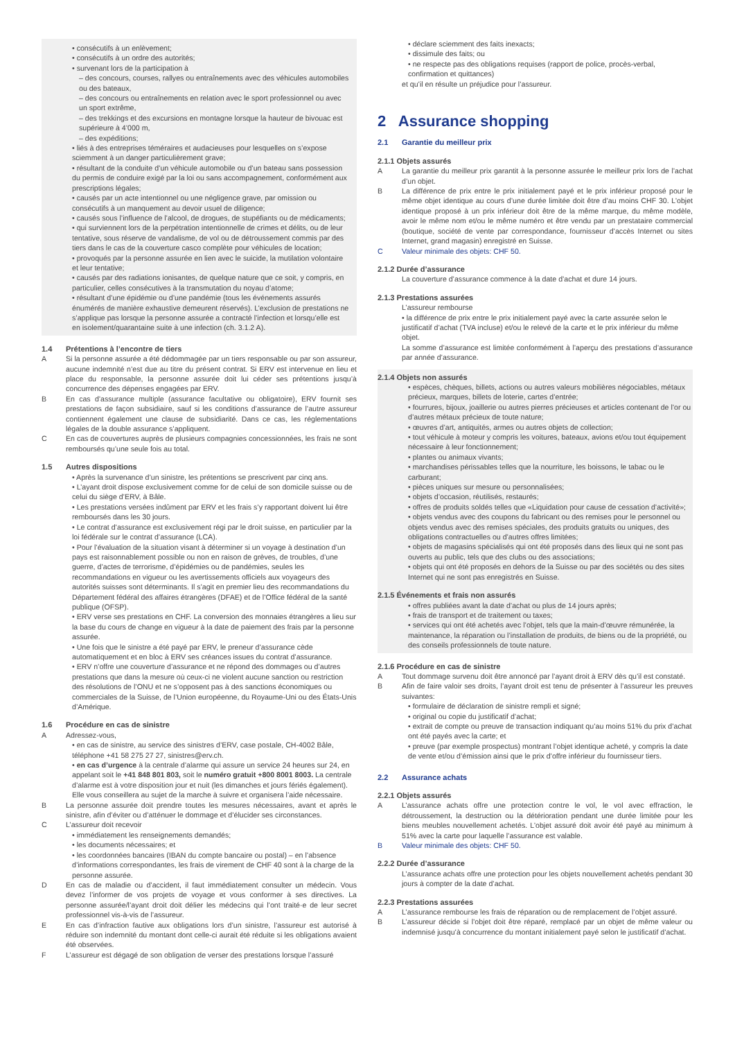• consécutifs à un enlèvement;
• consécutifs à un ordre des autorités;
• survenant lors de la participation à
– des concours, courses, rallyes ou entraînements avec des véhicules automobiles ou des bateaux,
– des concours ou entraînements en relation avec le sport professionnel ou avec un sport extrême,
– des trekkings et des excursions en montagne lorsque la hauteur de bivouac est supérieure à 4’000 m,
– des expéditions;
• liés à des entreprises téméraires et audacieuses pour lesquelles on s’expose sciemment à un danger particulièrement grave;
• résultant de la conduite d’un véhicule automobile ou d’un bateau sans possession du permis de conduire exigé par la loi ou sans accompagnement, conformément aux prescriptions légales;
• causés par un acte intentionnel ou une négligence grave, par omission ou consécutifs à un manquement au devoir usuel de diligence;
• causés sous l’influence de l’alcool, de drogues, de stupéfiants ou de médicaments;
• qui surviennent lors de la perpétration intentionnelle de crimes et délits, ou de leur tentative, sous réserve de vandalisme, de vol ou de détroussement commis par des tiers dans le cas de la couverture casco complète pour véhicules de location;
• provoqués par la personne assurée en lien avec le suicide, la mutilation volontaire et leur tentative;
• causés par des radiations ionisantes, de quelque nature que ce soit, y compris, en particulier, celles consécutives à la transmutation du noyau d’atome;
• résultant d’une épidémie ou d’une pandémie (tous les événements assurés énumérés de manière exhaustive demeurent réservés). L’exclusion de prestations ne s’applique pas lorsque la personne assurée a contracté l’infection et lorsqu’elle est en isolement/quarantaine suite à une infection (ch. 3.1.2 A).
1.4 Prétentions à l’encontre de tiers
A Si la personne assurée a été dédommagée par un tiers responsable ou par son assureur, aucune indemnité n’est due au titre du présent contrat. Si ERV est intervenue en lieu et place du responsable, la personne assurée doit lui céder ses prétentions jusqu’à concurrence des dépenses engagées par ERV.
B En cas d’assurance multiple (assurance facultative ou obligatoire), ERV fournit ses prestations de façon subsidiaire, sauf si les conditions d’assurance de l’autre assureur contiennent également une clause de subsidiarité. Dans ce cas, les réglementations légales de la double assurance s’appliquent.
C En cas de couvertures auprès de plusieurs compagnies concessionnées, les frais ne sont remboursés qu’une seule fois au total.
1.5 Autres dispositions
• Après la survenance d’un sinistre, les prétentions se prescrivent par cinq ans.
• L’ayant droit dispose exclusivement comme for de celui de son domicile suisse ou de celui du siège d’ERV, à Bâle.
• Les prestations versées indûment par ERV et les frais s’y rapportant doivent lui être remboursés dans les 30 jours.
• Le contrat d’assurance est exclusivement régi par le droit suisse, en particulier par la loi fédérale sur le contrat d’assurance (LCA).
• Pour l’évaluation de la situation visant à déterminer si un voyage à destination d’un pays est raisonnablement possible ou non en raison de grèves, de troubles, d’une guerre, d’actes de terrorisme, d’épidémies ou de pandémies, seules les recommandations en vigueur ou les avertissements officiels aux voyageurs des autorités suisses sont déterminants. Il s’agit en premier lieu des recommandations du Département fédéral des affaires étrangères (DFAE) et de l’Office fédéral de la santé publique (OFSP).
• ERV verse ses prestations en CHF. La conversion des monnaies étrangères a lieu sur la base du cours de change en vigueur à la date de paiement des frais par la personne assurée.
• Une fois que le sinistre a été payé par ERV, le preneur d’assurance cède automatiquement et en bloc à ERV ses créances issues du contrat d’assurance.
• ERV n’offre une couverture d’assurance et ne répond des dommages ou d’autres prestations que dans la mesure où ceux-ci ne violent aucune sanction ou restriction des résolutions de l’ONU et ne s’opposent pas à des sanctions économiques ou commerciales de la Suisse, de l’Union européenne, du Royaume-Uni ou des États-Unis d’Amérique.
1.6 Procédure en cas de sinistre
A Adressez-vous,
• en cas de sinistre, au service des sinistres d’ERV, case postale, CH-4002 Bâle, téléphone +41 58 275 27 27, sinistres@erv.ch.
• en cas d’urgence à la centrale d’alarme qui assure un service 24 heures sur 24, en appelant soit le +41 848 801 803, soit le numéro gratuit +800 8001 8003. La centrale d’alarme est à votre disposition jour et nuit (les dimanches et jours fériés également). Elle vous conseillera au sujet de la marche à suivre et organisera l’aide nécessaire.
B La personne assurée doit prendre toutes les mesures nécessaires, avant et après le sinistre, afin d’éviter ou d’atténuer le dommage et d’élucider ses circonstances.
C L’assureur doit recevoir
• immédiatement les renseignements demandés;
• les documents nécessaires; et
• les coordonnées bancaires (IBAN du compte bancaire ou postal) – en l’absence d’informations correspondantes, les frais de virement de CHF 40 sont à la charge de la personne assurée.
D En cas de maladie ou d’accident, il faut immédiatement consulter un médecin. Vous devez l’informer de vos projets de voyage et vous conformer à ses directives. La personne assurée/l’ayant droit doit délier les médecins qui l’ont traité·e de leur secret professionnel vis-à-vis de l’assureur.
E En cas d’infraction fautive aux obligations lors d’un sinistre, l’assureur est autorisé à réduire son indemnité du montant dont celle-ci aurait été réduite si les obligations avaient été observées.
F L’assureur est dégagé de son obligation de verser des prestations lorsque l’assuré
• déclare sciemment des faits inexacts;
• dissimule des faits; ou
• ne respecte pas des obligations requises (rapport de police, procès-verbal, confirmation et quittances)
et qu’il en résulte un préjudice pour l’assureur.
2 Assurance shopping
2.1 Garantie du meilleur prix
2.1.1 Objets assurés
A La garantie du meilleur prix garantit à la personne assurée le meilleur prix lors de l’achat d’un objet.
B La différence de prix entre le prix initialement payé et le prix inférieur proposé pour le même objet identique au cours d’une durée limitée doit être d’au moins CHF 30. L’objet identique proposé à un prix inférieur doit être de la même marque, du même modèle, avoir le même nom et/ou le même numéro et être vendu par un prestataire commercial (boutique, société de vente par correspondance, fournisseur d’accès Internet ou sites Internet, grand magasin) enregistré en Suisse.
C Valeur minimale des objets: CHF 50.
2.1.2 Durée d’assurance
La couverture d’assurance commence à la date d’achat et dure 14 jours.
2.1.3 Prestations assurées
L’assureur rembourse
• la différence de prix entre le prix initialement payé avec la carte assurée selon le justificatif d’achat (TVA incluse) et/ou le relevé de la carte et le prix inférieur du même objet.
La somme d’assurance est limitée conformément à l’aperçu des prestations d’assurance par année d’assurance.
2.1.4 Objets non assurés
• espèces, chèques, billets, actions ou autres valeurs mobilières négociables, métaux précieux, marques, billets de loterie, cartes d’entrée;
• fourrures, bijoux, joaillerie ou autres pierres précieuses et articles contenant de l’or ou d’autres métaux précieux de toute nature;
• œuvres d’art, antiquités, armes ou autres objets de collection;
• tout véhicule à moteur y compris les voitures, bateaux, avions et/ou tout équipement nécessaire à leur fonctionnement;
• plantes ou animaux vivants;
• marchandises périssables telles que la nourriture, les boissons, le tabac ou le carburant;
• pièces uniques sur mesure ou personnalisées;
• objets d’occasion, réutilisés, restaurés;
• offres de produits soldés telles que «Liquidation pour cause de cessation d’activité»;
• objets vendus avec des coupons du fabricant ou des remises pour le personnel ou objets vendus avec des remises spéciales, des produits gratuits ou uniques, des obligations contractuelles ou d’autres offres limitées;
• objets de magasins spécialisés qui ont été proposés dans des lieux qui ne sont pas ouverts au public, tels que des clubs ou des associations;
• objets qui ont été proposés en dehors de la Suisse ou par des sociétés ou des sites Internet qui ne sont pas enregistrés en Suisse.
2.1.5 Événements et frais non assurés
• offres publiées avant la date d’achat ou plus de 14 jours après;
• frais de transport et de traitement ou taxes;
• services qui ont été achetés avec l’objet, tels que la main-d’œuvre rémunérée, la maintenance, la réparation ou l’installation de produits, de biens ou de la propriété, ou des conseils professionnels de toute nature.
2.1.6 Procédure en cas de sinistre
A Tout dommage survenu doit être annoncé par l’ayant droit à ERV dès qu’il est constaté.
B Afin de faire valoir ses droits, l’ayant droit est tenu de présenter à l’assureur les preuves suivantes:
• formulaire de déclaration de sinistre rempli et signé;
• original ou copie du justificatif d’achat;
• extrait de compte ou preuve de transaction indiquant qu’au moins 51% du prix d’achat ont été payés avec la carte; et
• preuve (par exemple prospectus) montrant l’objet identique acheté, y compris la date de vente et/ou d’émission ainsi que le prix d’offre inférieur du fournisseur tiers.
2.2 Assurance achats
2.2.1 Objets assurés
A L’assurance achats offre une protection contre le vol, le vol avec effraction, le détroussement, la destruction ou la détérioration pendant une durée limitée pour les biens meubles nouvellement achetés. L’objet assuré doit avoir été payé au minimum à 51% avec la carte pour laquelle l’assurance est valable.
B Valeur minimale des objets: CHF 50.
2.2.2 Durée d’assurance
L’assurance achats offre une protection pour les objets nouvellement achetés pendant 30 jours à compter de la date d’achat.
2.2.3 Prestations assurées
A L’assurance rembourse les frais de réparation ou de remplacement de l’objet assuré.
B L’assureur décide si l’objet doit être réparé, remplacé par un objet de même valeur ou indemnisé jusqu’à concurrence du montant initialement payé selon le justificatif d’achat.